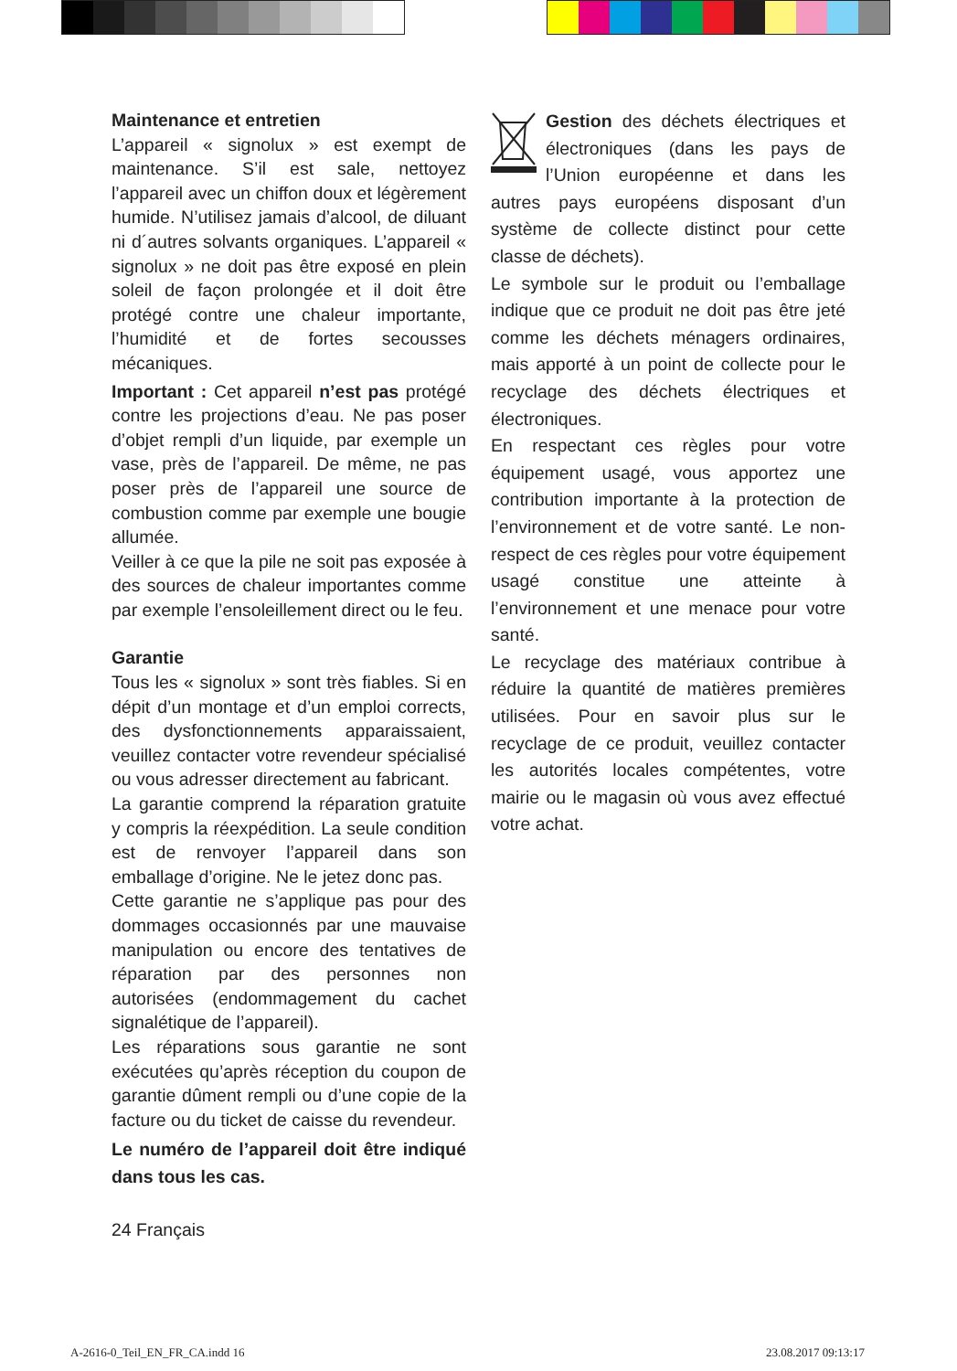Maintenance et entretien
L’appareil « signolux » est exempt de maintenance. S’il est sale, nettoyez l’appareil avec un chiffon doux et légèrement humide. N’utilisez jamais d’alcool, de diluant ni d´autres solvants organiques. L’appareil « signolux » ne doit pas être exposé en plein soleil de façon prolongée et il doit être protégé contre une chaleur importante, l’humidité et de fortes secousses mécaniques.
Important : Cet appareil n’est pas protégé contre les projections d’eau. Ne pas poser d’objet rempli d’un liquide, par exemple un vase, près de l’appareil. De même, ne pas poser près de l’appareil une source de combustion comme par exemple une bougie allumée.
Veiller à ce que la pile ne soit pas exposée à des sources de chaleur importantes comme par exemple l’ensoleillement direct ou le feu.
Garantie
Tous les « signolux » sont très fiables. Si en dépit d’un montage et d’un emploi corrects, des dysfonctionnements apparaissaient, veuillez contacter votre revendeur spécialisé ou vous adresser directement au fabricant.
La garantie comprend la réparation gratuite y compris la réexpédition. La seule condition est de renvoyer l’appareil dans son emballage d’origine. Ne le jetez donc pas.
Cette garantie ne s’applique pas pour des dommages occasionnés par une mauvaise manipulation ou encore des tentatives de réparation par des personnes non autorisées (endommagement du cachet signalétique de l’appareil).
Les réparations sous garantie ne sont exécutées qu’après réception du coupon de garantie dûment rempli ou d’une copie de la facture ou du ticket de caisse du revendeur.
Le numéro de l’appareil doit être indiqué dans tous les cas.
24 Français
Gestion des déchets électriques et électroniques (dans les pays de l’Union européenne et dans les autres pays européens disposant d’un système de collecte distinct pour cette classe de déchets).
Le symbole sur le produit ou l’emballage indique que ce produit ne doit pas être jeté comme les déchets ménagers ordinaires, mais apporté à un point de collecte pour le recyclage des déchets électriques et électroniques.
En respectant ces règles pour votre équipement usagé, vous apportez une contribution importante à la protection de l’environnement et de votre santé. Le non-respect de ces règles pour votre équipement usagé constitue une atteinte à l’environnement et une menace pour votre santé.
Le recyclage des matériaux contribue à réduire la quantité de matières premières utilisées. Pour en savoir plus sur le recyclage de ce produit, veuillez contacter les autorités locales compétentes, votre mairie ou le magasin où vous avez effectué votre achat.
A-2616-0_Teil_EN_FR_CA.indd 16 23.08.2017 09:13:17